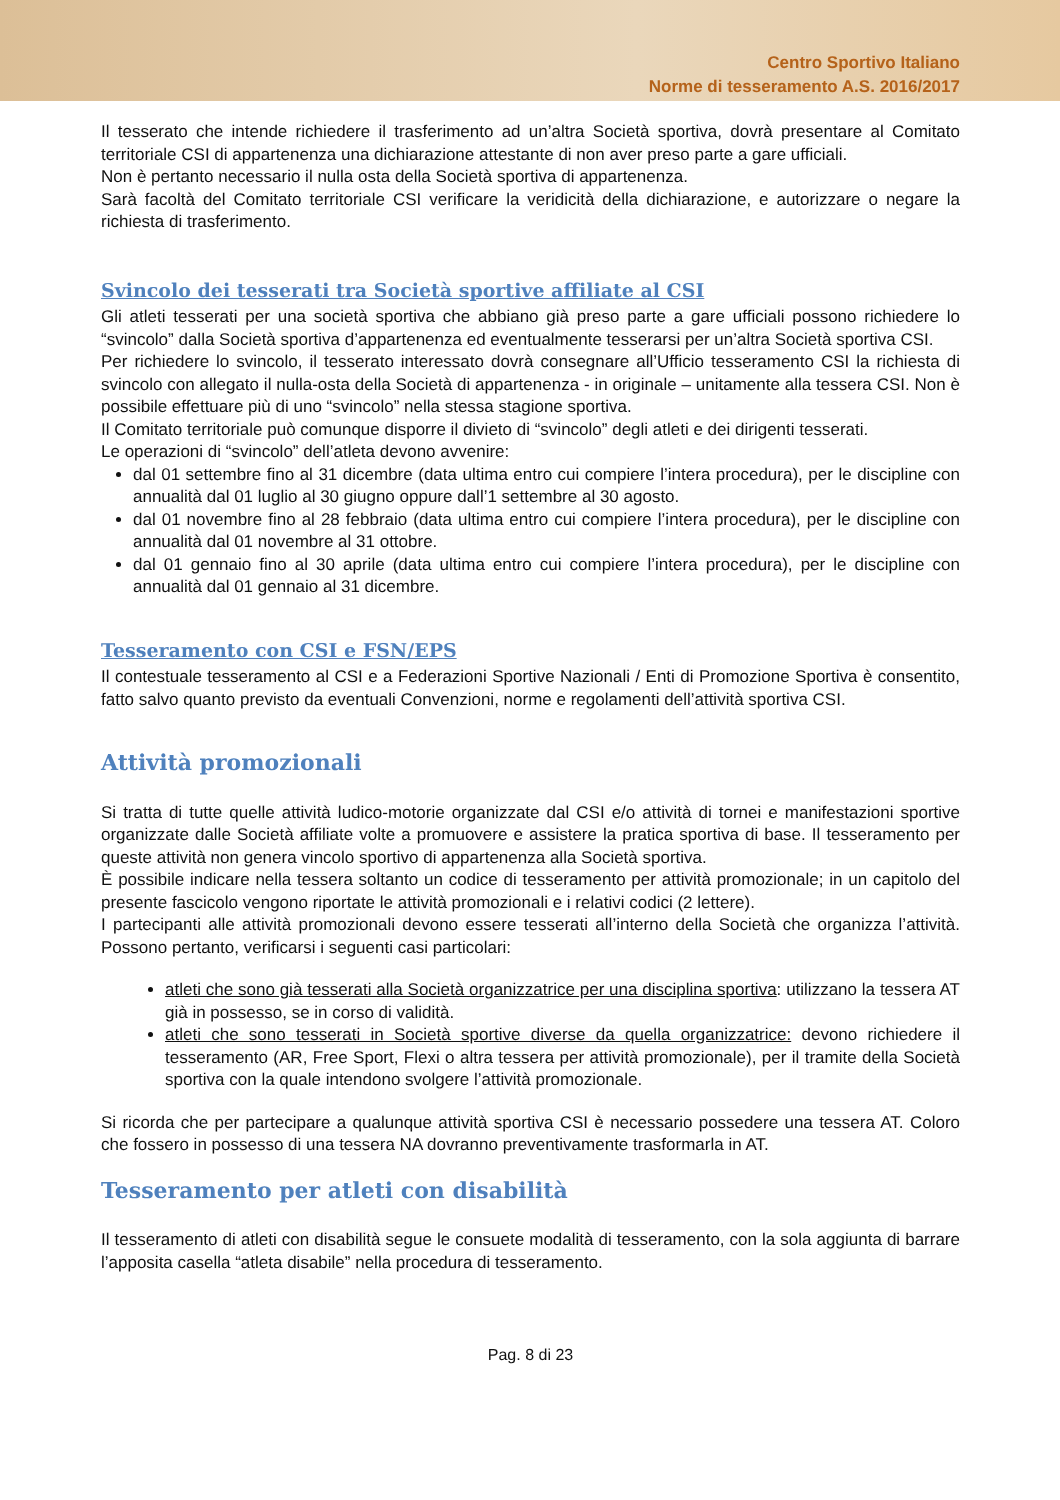Centro Sportivo Italiano
Norme di tesseramento A.S. 2016/2017
Il tesserato che intende richiedere il trasferimento ad un’altra Società sportiva, dovrà presentare al Comitato territoriale CSI di appartenenza una dichiarazione attestante di non aver preso parte a gare ufficiali.
Non è pertanto necessario il nulla osta della Società sportiva di appartenenza.
Sarà facoltà del Comitato territoriale CSI verificare la veridicità della dichiarazione, e autorizzare o negare la richiesta di trasferimento.
Svincolo dei tesserati tra Società sportive affiliate al CSI
Gli atleti tesserati per una società sportiva che abbiano già preso parte a gare ufficiali possono richiedere lo “svincolo” dalla Società sportiva d’appartenenza ed eventualmente tesserarsi per un’altra Società sportiva CSI.
Per richiedere lo svincolo, il tesserato interessato dovrà consegnare all’Ufficio tesseramento CSI la richiesta di svincolo con allegato il nulla-osta della Società di appartenenza - in originale – unitamente alla tessera CSI. Non è possibile effettuare più di uno “svincolo” nella stessa stagione sportiva.
Il Comitato territoriale può comunque disporre il divieto di “svincolo” degli atleti e dei dirigenti tesserati.
Le operazioni di “svincolo” dell’atleta devono avvenire:
dal 01 settembre fino al 31 dicembre (data ultima entro cui compiere l’intera procedura), per le discipline con annualità dal 01 luglio al 30 giugno oppure dall’1 settembre al 30 agosto.
dal 01 novembre fino al 28 febbraio (data ultima entro cui compiere l’intera procedura), per le discipline con annualità dal 01 novembre al 31 ottobre.
dal 01 gennaio fino al 30 aprile (data ultima entro cui compiere l’intera procedura), per le discipline con annualità dal 01 gennaio al 31 dicembre.
Tesseramento con CSI e FSN/EPS
Il contestuale tesseramento al CSI e a Federazioni Sportive Nazionali / Enti di Promozione Sportiva è consentito, fatto salvo quanto previsto da eventuali Convenzioni, norme e regolamenti dell’attività sportiva CSI.
Attività promozionali
Si tratta di tutte quelle attività ludico-motorie organizzate dal CSI e/o attività di tornei e manifestazioni sportive organizzate dalle Società affiliate volte a promuovere e assistere la pratica sportiva di base. Il tesseramento per queste attività non genera vincolo sportivo di appartenenza alla Società sportiva.
È possibile indicare nella tessera soltanto un codice di tesseramento per attività promozionale; in un capitolo del presente fascicolo vengono riportate le attività promozionali e i relativi codici (2 lettere).
I partecipanti alle attività promozionali devono essere tesserati all’interno della Società che organizza l’attività. Possono pertanto, verificarsi i seguenti casi particolari:
atleti che sono già tesserati alla Società organizzatrice per una disciplina sportiva: utilizzano la tessera AT già in possesso, se in corso di validità.
atleti che sono tesserati in Società sportive diverse da quella organizzatrice: devono richiedere il tesseramento (AR, Free Sport, Flexi o altra tessera per attività promozionale), per il tramite della Società sportiva con la quale intendono svolgere l’attività promozionale.
Si ricorda che per partecipare a qualunque attività sportiva CSI è necessario possedere una tessera AT. Coloro che fossero in possesso di una tessera NA dovranno preventivamente trasformarla in AT.
Tesseramento per atleti con disabilità
Il tesseramento di atleti con disabilità segue le consuete modalità di tesseramento, con la sola aggiunta di barrare l’apposita casella “atleta disabile” nella procedura di tesseramento.
Pag. 8 di 23